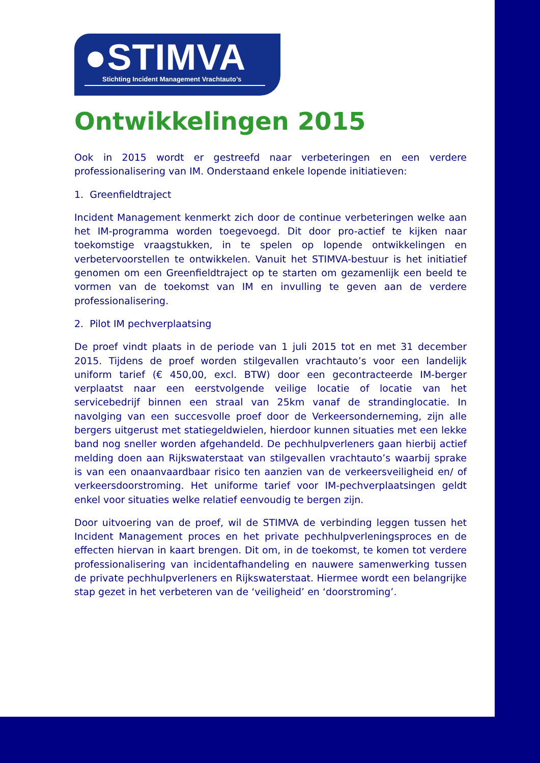●STIMVA
Stichting Incident Management Vrachtauto’s
Ontwikkelingen 2015
Ook in 2015 wordt er gestreefd naar verbeteringen en een verdere professionalisering van IM. Onderstaand enkele lopende initiatieven:
1. Greenfieldtraject
Incident Management kenmerkt zich door de continue verbeteringen welke aan het IM-programma worden toegevoegd. Dit door pro-actief te kijken naar toekomstige vraagstukken, in te spelen op lopende ontwikkelingen en verbetervoorstellen te ontwikkelen. Vanuit het STIMVA-bestuur is het initiatief genomen om een Greenfieldtraject op te starten om gezamenlijk een beeld te vormen van de toekomst van IM en invulling te geven aan de verdere professionalisering.
2. Pilot IM pechverplaatsing
De proef vindt plaats in de periode van 1 juli 2015 tot en met 31 december 2015. Tijdens de proef worden stilgevallen vrachtauto’s voor een landelijk uniform tarief (€ 450,00, excl. BTW) door een gecontracteerde IM-berger verplaatst naar een eerstvolgende veilige locatie of locatie van het servicebedrijf binnen een straal van 25km vanaf de strandinglocatie. In navolging van een succesvolle proef door de Verkeersonderneming, zijn alle bergers uitgerust met statiegeldwielen, hierdoor kunnen situaties met een lekke band nog sneller worden afgehandeld. De pechhulpverleners gaan hierbij actief melding doen aan Rijkswaterstaat van stilgevallen vrachtauto’s waarbij sprake is van een onaanvaardbaar risico ten aanzien van de verkeersveiligheid en/ of verkeersdoorstroming. Het uniforme tarief voor IM-pechverplaatsingen geldt enkel voor situaties welke relatief eenvoudig te bergen zijn.
Door uitvoering van de proef, wil de STIMVA de verbinding leggen tussen het Incident Management proces en het private pechhulpverleningsproces en de effecten hiervan in kaart brengen. Dit om, in de toekomst, te komen tot verdere professionalisering van incidentafhandeling en nauwere samenwerking tussen de private pechhulpverleners en Rijkswaterstaat. Hiermee wordt een belangrijke stap gezet in het verbeteren van de ‘veiligheid’ en ‘doorstroming’.